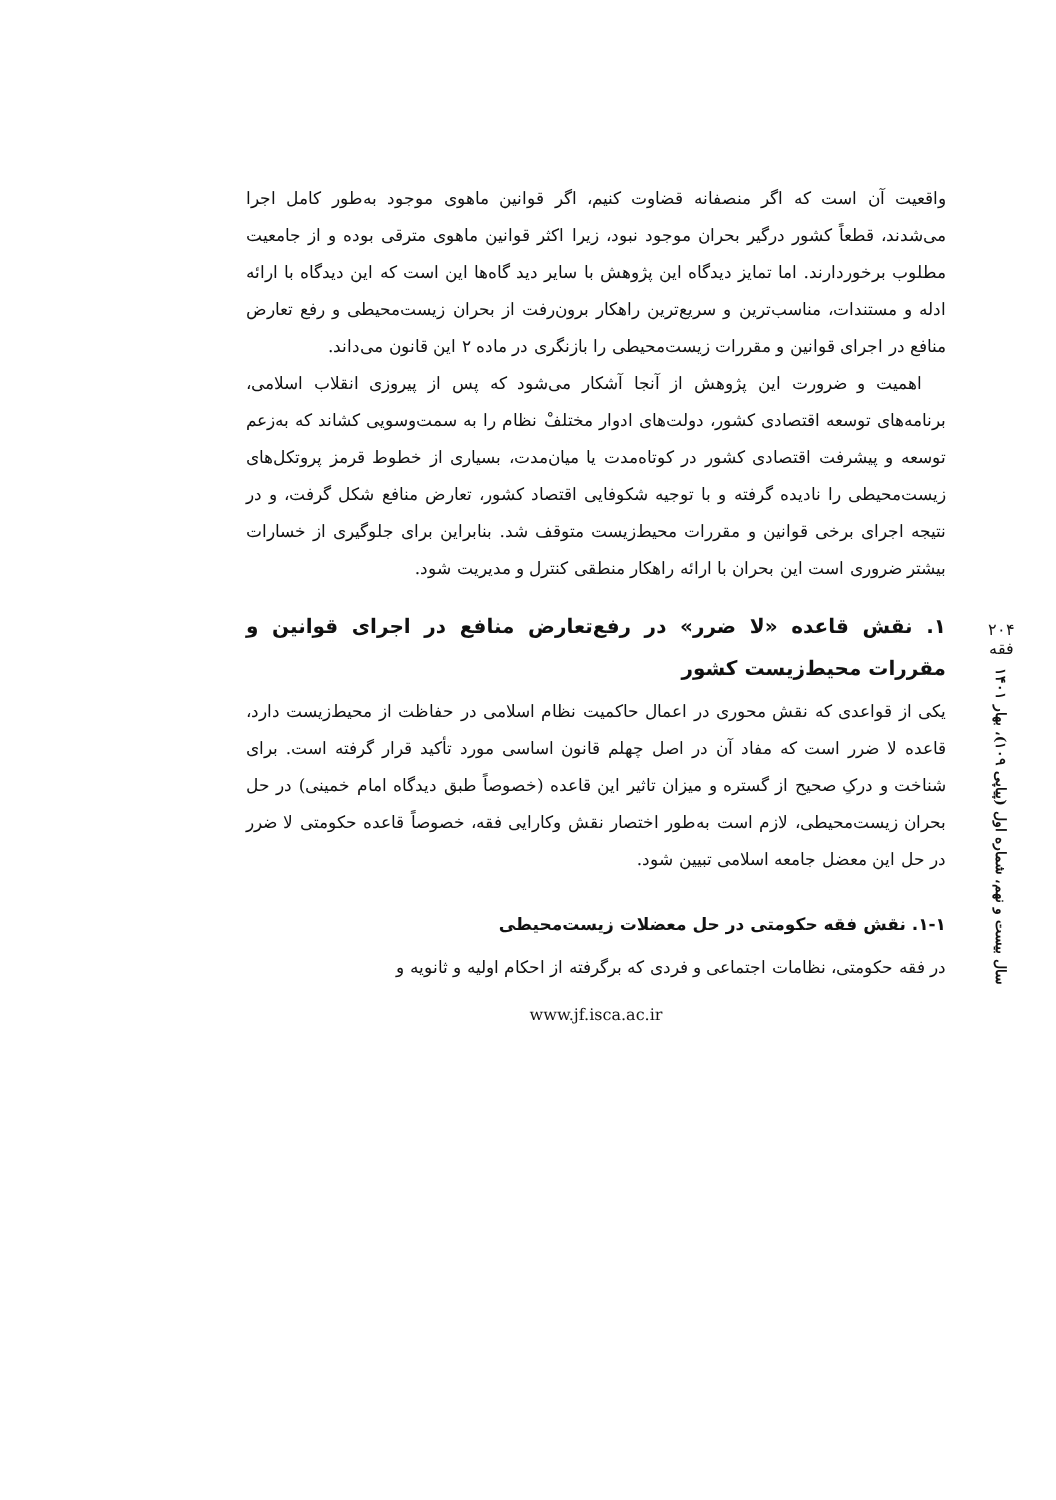۲۰۴
فقه
سال بیست و نهم، شماره اول (پیاپی ۱۰۹)، بهار ۱۴۰۱
واقعیت آن است که اگر منصفانه قضاوت کنیم، اگر قوانین ماهوی موجود به‌طور کامل اجرا می‌شدند، قطعاً کشور درگیر بحران موجود نبود، زیرا اکثر قوانین ماهوی مترقی بوده و از جامعیت مطلوب برخوردارند. اما تمایز دیدگاه این پژوهش با سایر دید گاه‌ها این است که این دیدگاه با ارائه ادله و مستندات، مناسب‌ترین و سریع‌ترین راهکار برون‌رفت از بحران زیست‌محیطی و رفع تعارض منافع در اجرای قوانین و مقررات زیست‌محیطی را بازنگری در ماده ۲ این قانون می‌داند.
اهمیت و ضرورت این پژوهش از آنجا آشکار می‌شود که پس از پیروزی انقلاب اسلامی، برنامه‌های توسعه اقتصادی کشور، دولت‌های ادوار مختلفْ نظام را به سمت‌وسویی کشاند که به‌زعم توسعه و پیشرفت اقتصادی کشور در کوتاه‌مدت یا میان‌مدت، بسیاری از خطوط قرمز پروتکل‌های زیست‌محیطی را نادیده گرفته و با توجیه شکوفایی اقتصاد کشور، تعارض منافع شکل گرفت، و در نتیجه اجرای برخی قوانین و مقررات محیط‌زیست متوقف شد. بنابراین برای جلوگیری از خسارات بیشتر ضروری است این بحران با ارائه راهکار منطقی کنترل و مدیریت شود.
۱. نقش قاعده «لا ضرر» در رفع‌تعارض منافع در اجرای قوانین و مقررات محیط‌زیست کشور
یکی از قواعدی که نقش محوری در اعمال حاکمیت نظام اسلامی در حفاظت از محیط‌زیست دارد، قاعده لا ضرر است که مفاد آن در اصل چهلم قانون اساسی مورد تأکید قرار گرفته است. برای شناخت و درکِ صحیح از گستره و میزان تاثیر این قاعده (خصوصاً طبق دیدگاه امام خمینی) در حل بحران زیست‌محیطی، لازم است به‌طور اختصار نقش وکارایی فقه، خصوصاً قاعده حکومتی لا ضرر در حل این معضل جامعه اسلامی تبیین شود.
۱-۱. نقش فقه حکومتی در حل معضلات زیست‌محیطی
در فقه حکومتی، نظامات اجتماعی و فردی که برگرفته از احکام اولیه و ثانویه و
www.jf.isca.ac.ir